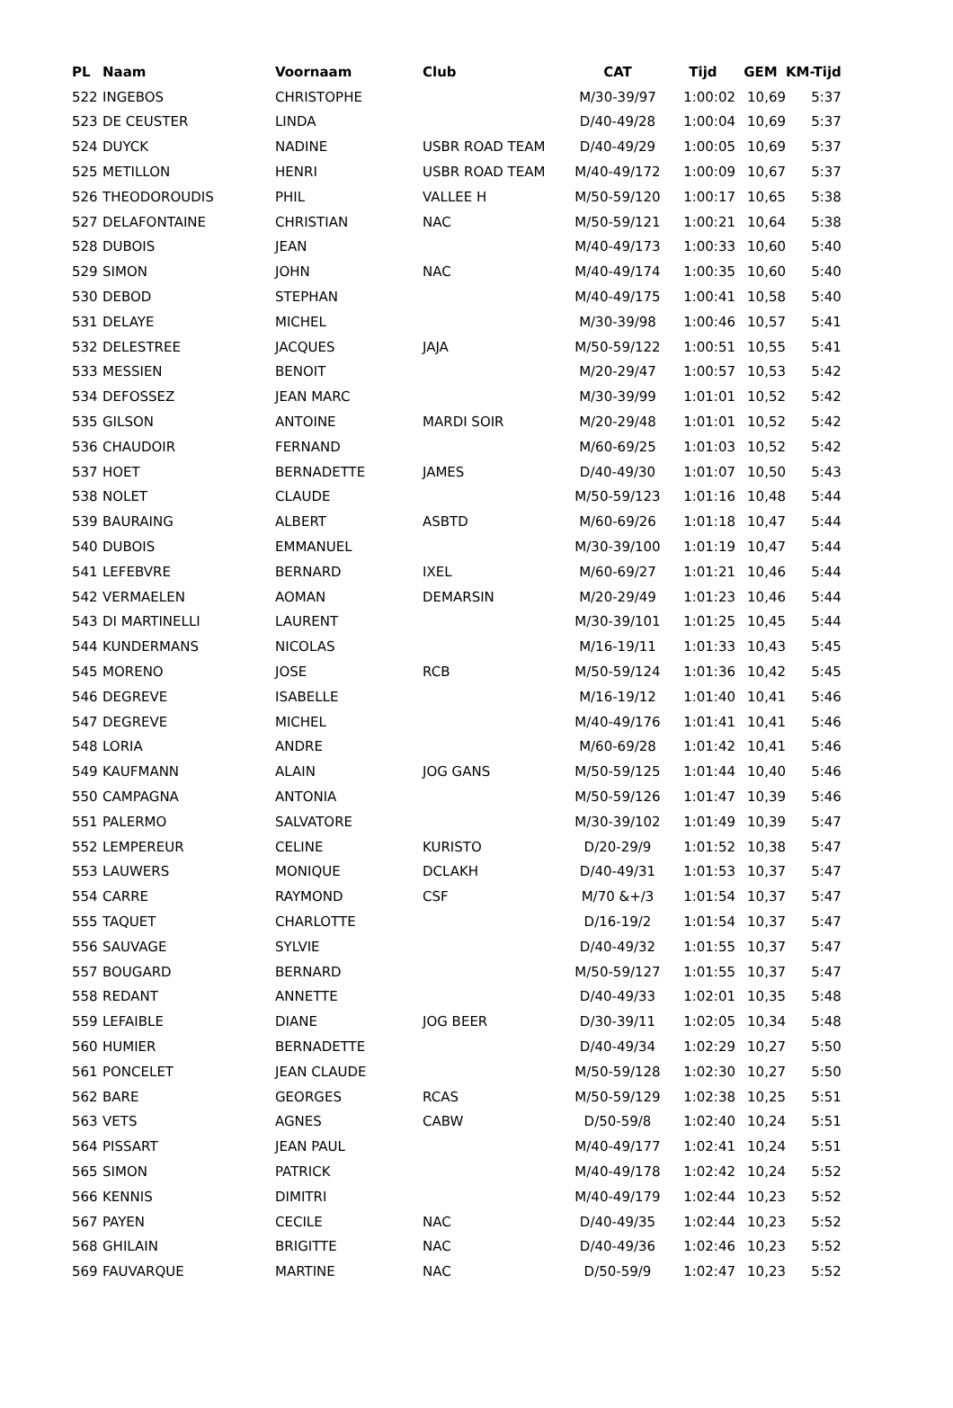| PL | Naam | Voornaam | Club | CAT | Tijd | GEM | KM-Tijd |
| --- | --- | --- | --- | --- | --- | --- | --- |
| 522 | INGEBOS | CHRISTOPHE | | M/30-39/97 | 1:00:02 | 10,69 | 5:37 |
| 523 | DE CEUSTER | LINDA | | D/40-49/28 | 1:00:04 | 10,69 | 5:37 |
| 524 | DUYCK | NADINE | USBR ROAD TEAM | D/40-49/29 | 1:00:05 | 10,69 | 5:37 |
| 525 | METILLON | HENRI | USBR ROAD TEAM | M/40-49/172 | 1:00:09 | 10,67 | 5:37 |
| 526 | THEODOROUDIS | PHIL | VALLEE H | M/50-59/120 | 1:00:17 | 10,65 | 5:38 |
| 527 | DELAFONTAINE | CHRISTIAN | NAC | M/50-59/121 | 1:00:21 | 10,64 | 5:38 |
| 528 | DUBOIS | JEAN | | M/40-49/173 | 1:00:33 | 10,60 | 5:40 |
| 529 | SIMON | JOHN | NAC | M/40-49/174 | 1:00:35 | 10,60 | 5:40 |
| 530 | DEBOD | STEPHAN | | M/40-49/175 | 1:00:41 | 10,58 | 5:40 |
| 531 | DELAYE | MICHEL | | M/30-39/98 | 1:00:46 | 10,57 | 5:41 |
| 532 | DELESTREE | JACQUES | JAJA | M/50-59/122 | 1:00:51 | 10,55 | 5:41 |
| 533 | MESSIEN | BENOIT | | M/20-29/47 | 1:00:57 | 10,53 | 5:42 |
| 534 | DEFOSSEZ | JEAN MARC | | M/30-39/99 | 1:01:01 | 10,52 | 5:42 |
| 535 | GILSON | ANTOINE | MARDI SOIR | M/20-29/48 | 1:01:01 | 10,52 | 5:42 |
| 536 | CHAUDOIR | FERNAND | | M/60-69/25 | 1:01:03 | 10,52 | 5:42 |
| 537 | HOET | BERNADETTE | JAMES | D/40-49/30 | 1:01:07 | 10,50 | 5:43 |
| 538 | NOLET | CLAUDE | | M/50-59/123 | 1:01:16 | 10,48 | 5:44 |
| 539 | BAURAING | ALBERT | ASBTD | M/60-69/26 | 1:01:18 | 10,47 | 5:44 |
| 540 | DUBOIS | EMMANUEL | | M/30-39/100 | 1:01:19 | 10,47 | 5:44 |
| 541 | LEFEBVRE | BERNARD | IXEL | M/60-69/27 | 1:01:21 | 10,46 | 5:44 |
| 542 | VERMAELEN | AOMAN | DEMARSIN | M/20-29/49 | 1:01:23 | 10,46 | 5:44 |
| 543 | DI MARTINELLI | LAURENT | | M/30-39/101 | 1:01:25 | 10,45 | 5:44 |
| 544 | KUNDERMANS | NICOLAS | | M/16-19/11 | 1:01:33 | 10,43 | 5:45 |
| 545 | MORENO | JOSE | RCB | M/50-59/124 | 1:01:36 | 10,42 | 5:45 |
| 546 | DEGREVE | ISABELLE | | M/16-19/12 | 1:01:40 | 10,41 | 5:46 |
| 547 | DEGREVE | MICHEL | | M/40-49/176 | 1:01:41 | 10,41 | 5:46 |
| 548 | LORIA | ANDRE | | M/60-69/28 | 1:01:42 | 10,41 | 5:46 |
| 549 | KAUFMANN | ALAIN | JOG GANS | M/50-59/125 | 1:01:44 | 10,40 | 5:46 |
| 550 | CAMPAGNA | ANTONIA | | M/50-59/126 | 1:01:47 | 10,39 | 5:46 |
| 551 | PALERMO | SALVATORE | | M/30-39/102 | 1:01:49 | 10,39 | 5:47 |
| 552 | LEMPEREUR | CELINE | KURISTO | D/20-29/9 | 1:01:52 | 10,38 | 5:47 |
| 553 | LAUWERS | MONIQUE | DCLAKH | D/40-49/31 | 1:01:53 | 10,37 | 5:47 |
| 554 | CARRE | RAYMOND | CSF | M/70 &+/3 | 1:01:54 | 10,37 | 5:47 |
| 555 | TAQUET | CHARLOTTE | | D/16-19/2 | 1:01:54 | 10,37 | 5:47 |
| 556 | SAUVAGE | SYLVIE | | D/40-49/32 | 1:01:55 | 10,37 | 5:47 |
| 557 | BOUGARD | BERNARD | | M/50-59/127 | 1:01:55 | 10,37 | 5:47 |
| 558 | REDANT | ANNETTE | | D/40-49/33 | 1:02:01 | 10,35 | 5:48 |
| 559 | LEFAIBLE | DIANE | JOG BEER | D/30-39/11 | 1:02:05 | 10,34 | 5:48 |
| 560 | HUMIER | BERNADETTE | | D/40-49/34 | 1:02:29 | 10,27 | 5:50 |
| 561 | PONCELET | JEAN CLAUDE | | M/50-59/128 | 1:02:30 | 10,27 | 5:50 |
| 562 | BARE | GEORGES | RCAS | M/50-59/129 | 1:02:38 | 10,25 | 5:51 |
| 563 | VETS | AGNES | CABW | D/50-59/8 | 1:02:40 | 10,24 | 5:51 |
| 564 | PISSART | JEAN PAUL | | M/40-49/177 | 1:02:41 | 10,24 | 5:51 |
| 565 | SIMON | PATRICK | | M/40-49/178 | 1:02:42 | 10,24 | 5:52 |
| 566 | KENNIS | DIMITRI | | M/40-49/179 | 1:02:44 | 10,23 | 5:52 |
| 567 | PAYEN | CECILE | NAC | D/40-49/35 | 1:02:44 | 10,23 | 5:52 |
| 568 | GHILAIN | BRIGITTE | NAC | D/40-49/36 | 1:02:46 | 10,23 | 5:52 |
| 569 | FAUVARQUE | MARTINE | NAC | D/50-59/9 | 1:02:47 | 10,23 | 5:52 |